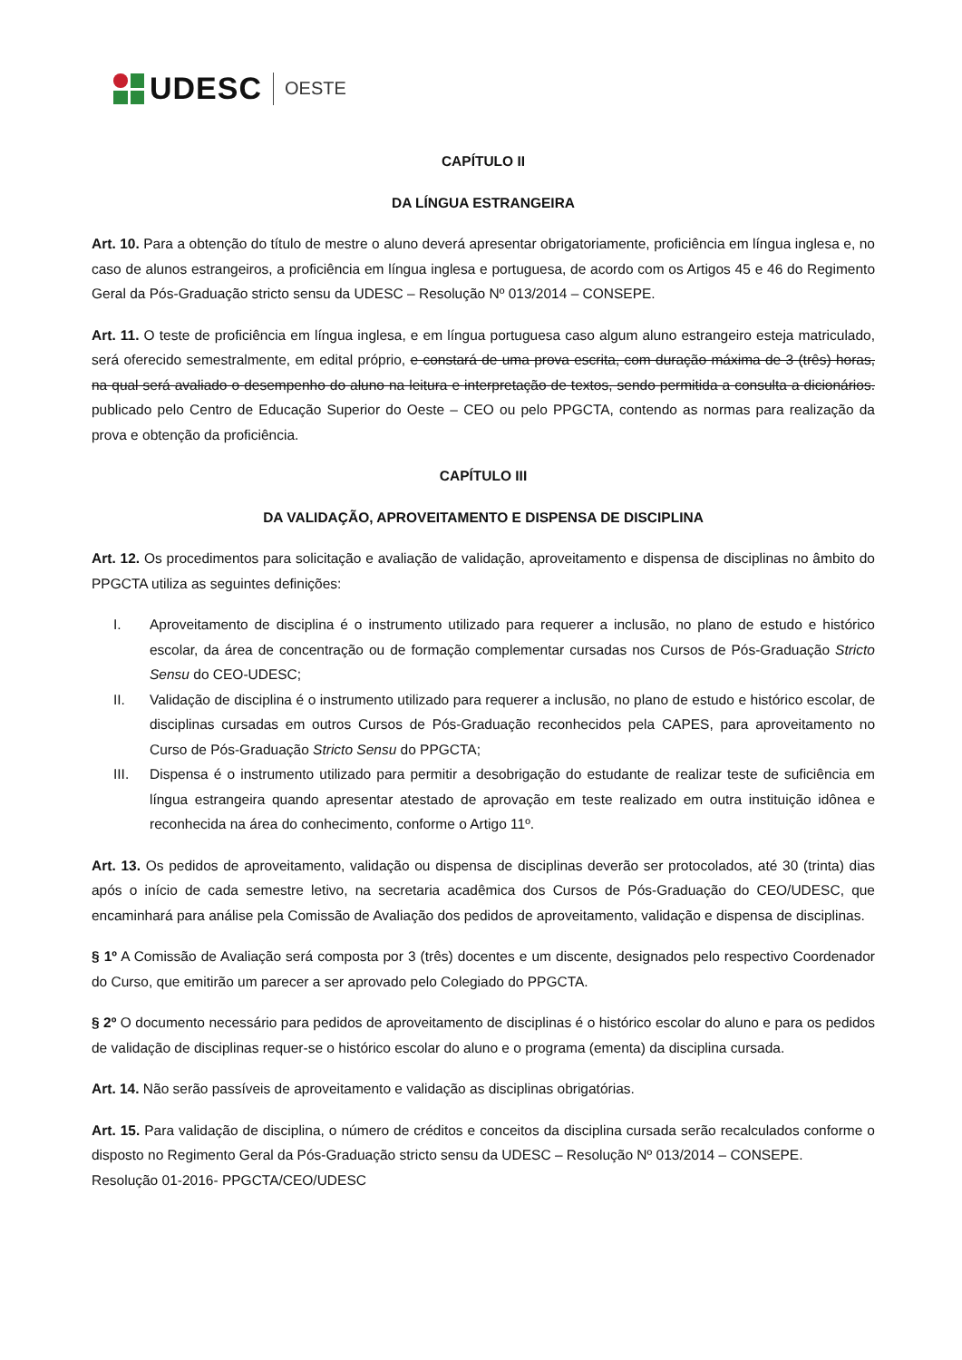UDESC OESTE
CAPÍTULO II
DA LÍNGUA ESTRANGEIRA
Art. 10. Para a obtenção do título de mestre o aluno deverá apresentar obrigatoriamente, proficiência em língua inglesa e, no caso de alunos estrangeiros, a proficiência em língua inglesa e portuguesa, de acordo com os Artigos 45 e 46 do Regimento Geral da Pós-Graduação stricto sensu da UDESC – Resolução Nº 013/2014 – CONSEPE.
Art. 11. O teste de proficiência em língua inglesa, e em língua portuguesa caso algum aluno estrangeiro esteja matriculado, será oferecido semestralmente, em edital próprio, e constará de uma prova escrita, com duração máxima de 3 (três) horas, na qual será avaliado o desempenho do aluno na leitura e interpretação de textos, sendo permitida a consulta a dicionários. publicado pelo Centro de Educação Superior do Oeste – CEO ou pelo PPGCTA, contendo as normas para realização da prova e obtenção da proficiência.
CAPÍTULO III
DA VALIDAÇÃO, APROVEITAMENTO E DISPENSA DE DISCIPLINA
Art. 12. Os procedimentos para solicitação e avaliação de validação, aproveitamento e dispensa de disciplinas no âmbito do PPGCTA utiliza as seguintes definições:
I. Aproveitamento de disciplina é o instrumento utilizado para requerer a inclusão, no plano de estudo e histórico escolar, da área de concentração ou de formação complementar cursadas nos Cursos de Pós-Graduação Stricto Sensu do CEO-UDESC;
II. Validação de disciplina é o instrumento utilizado para requerer a inclusão, no plano de estudo e histórico escolar, de disciplinas cursadas em outros Cursos de Pós-Graduação reconhecidos pela CAPES, para aproveitamento no Curso de Pós-Graduação Stricto Sensu do PPGCTA;
III. Dispensa é o instrumento utilizado para permitir a desobrigação do estudante de realizar teste de suficiência em língua estrangeira quando apresentar atestado de aprovação em teste realizado em outra instituição idônea e reconhecida na área do conhecimento, conforme o Artigo 11º.
Art. 13. Os pedidos de aproveitamento, validação ou dispensa de disciplinas deverão ser protocolados, até 30 (trinta) dias após o início de cada semestre letivo, na secretaria acadêmica dos Cursos de Pós-Graduação do CEO/UDESC, que encaminhará para análise pela Comissão de Avaliação dos pedidos de aproveitamento, validação e dispensa de disciplinas.
§ 1º A Comissão de Avaliação será composta por 3 (três) docentes e um discente, designados pelo respectivo Coordenador do Curso, que emitirão um parecer a ser aprovado pelo Colegiado do PPGCTA.
§ 2º O documento necessário para pedidos de aproveitamento de disciplinas é o histórico escolar do aluno e para os pedidos de validação de disciplinas requer-se o histórico escolar do aluno e o programa (ementa) da disciplina cursada.
Art. 14. Não serão passíveis de aproveitamento e validação as disciplinas obrigatórias.
Art. 15. Para validação de disciplina, o número de créditos e conceitos da disciplina cursada serão recalculados conforme o disposto no Regimento Geral da Pós-Graduação stricto sensu da UDESC – Resolução Nº 013/2014 – CONSEPE.
Resolução 01-2016- PPGCTA/CEO/UDESC